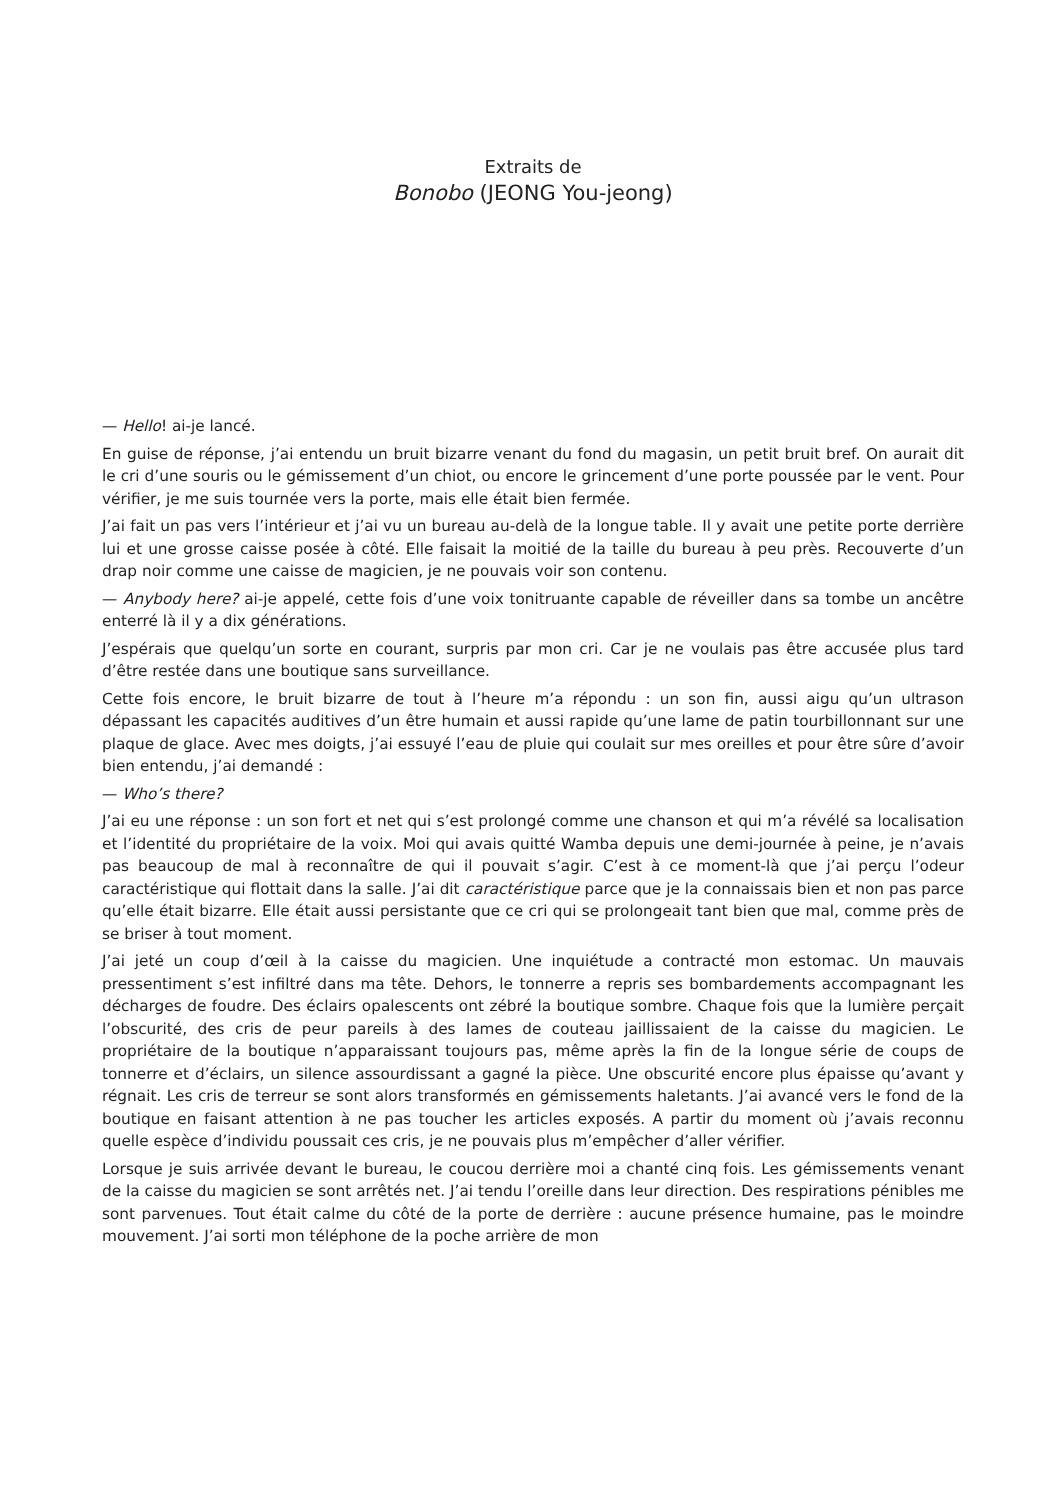Extraits de
Bonobo (JEONG You-jeong)
— Hello! ai-je lancé.
En guise de réponse, j’ai entendu un bruit bizarre venant du fond du magasin, un petit bruit bref. On aurait dit le cri d’une souris ou le gémissement d’un chiot, ou encore le grincement d’une porte poussée par le vent. Pour vérifier, je me suis tournée vers la porte, mais elle était bien fermée.
J’ai fait un pas vers l’intérieur et j’ai vu un bureau au-delà de la longue table. Il y avait une petite porte derrière lui et une grosse caisse posée à côté. Elle faisait la moitié de la taille du bureau à peu près. Recouverte d’un drap noir comme une caisse de magicien, je ne pouvais voir son contenu.
— Anybody here? ai-je appelé, cette fois d’une voix tonitruante capable de réveiller dans sa tombe un ancêtre enterré là il y a dix générations.
J’espérais que quelqu’un sorte en courant, surpris par mon cri. Car je ne voulais pas être accusée plus tard d’être restée dans une boutique sans surveillance.
Cette fois encore, le bruit bizarre de tout à l’heure m’a répondu : un son fin, aussi aigu qu’un ultrason dépassant les capacités auditives d’un être humain et aussi rapide qu’une lame de patin tourbillonnant sur une plaque de glace. Avec mes doigts, j’ai essuyé l’eau de pluie qui coulait sur mes oreilles et pour être sûre d’avoir bien entendu, j’ai demandé :
— Who’s there?
J’ai eu une réponse : un son fort et net qui s’est prolongé comme une chanson et qui m’a révélé sa localisation et l’identité du propriétaire de la voix. Moi qui avais quitté Wamba depuis une demi-journée à peine, je n’avais pas beaucoup de mal à reconnaître de qui il pouvait s’agir. C’est à ce moment-là que j’ai perçu l’odeur caractéristique qui flottait dans la salle. J’ai dit caractéristique parce que je la connaissais bien et non pas parce qu’elle était bizarre. Elle était aussi persistante que ce cri qui se prolongeait tant bien que mal, comme près de se briser à tout moment.
J’ai jeté un coup d’œil à la caisse du magicien. Une inquiétude a contracté mon estomac. Un mauvais pressentiment s’est infiltré dans ma tête. Dehors, le tonnerre a repris ses bombardements accompagnant les décharges de foudre. Des éclairs opalescents ont zébré la boutique sombre. Chaque fois que la lumière perçait l’obscurité, des cris de peur pareils à des lames de couteau jaillissaient de la caisse du magicien. Le propriétaire de la boutique n’apparaissant toujours pas, même après la fin de la longue série de coups de tonnerre et d’éclairs, un silence assourdissant a gagné la pièce. Une obscurité encore plus épaisse qu’avant y régnait. Les cris de terreur se sont alors transformés en gémissements haletants. J’ai avancé vers le fond de la boutique en faisant attention à ne pas toucher les articles exposés. A partir du moment où j’avais reconnu quelle espèce d’individu poussait ces cris, je ne pouvais plus m’empêcher d’aller vérifier.
Lorsque je suis arrivée devant le bureau, le coucou derrière moi a chanté cinq fois. Les gémissements venant de la caisse du magicien se sont arrêtés net. J’ai tendu l’oreille dans leur direction. Des respirations pénibles me sont parvenues. Tout était calme du côté de la porte de derrière : aucune présence humaine, pas le moindre mouvement. J’ai sorti mon téléphone de la poche arrière de mon